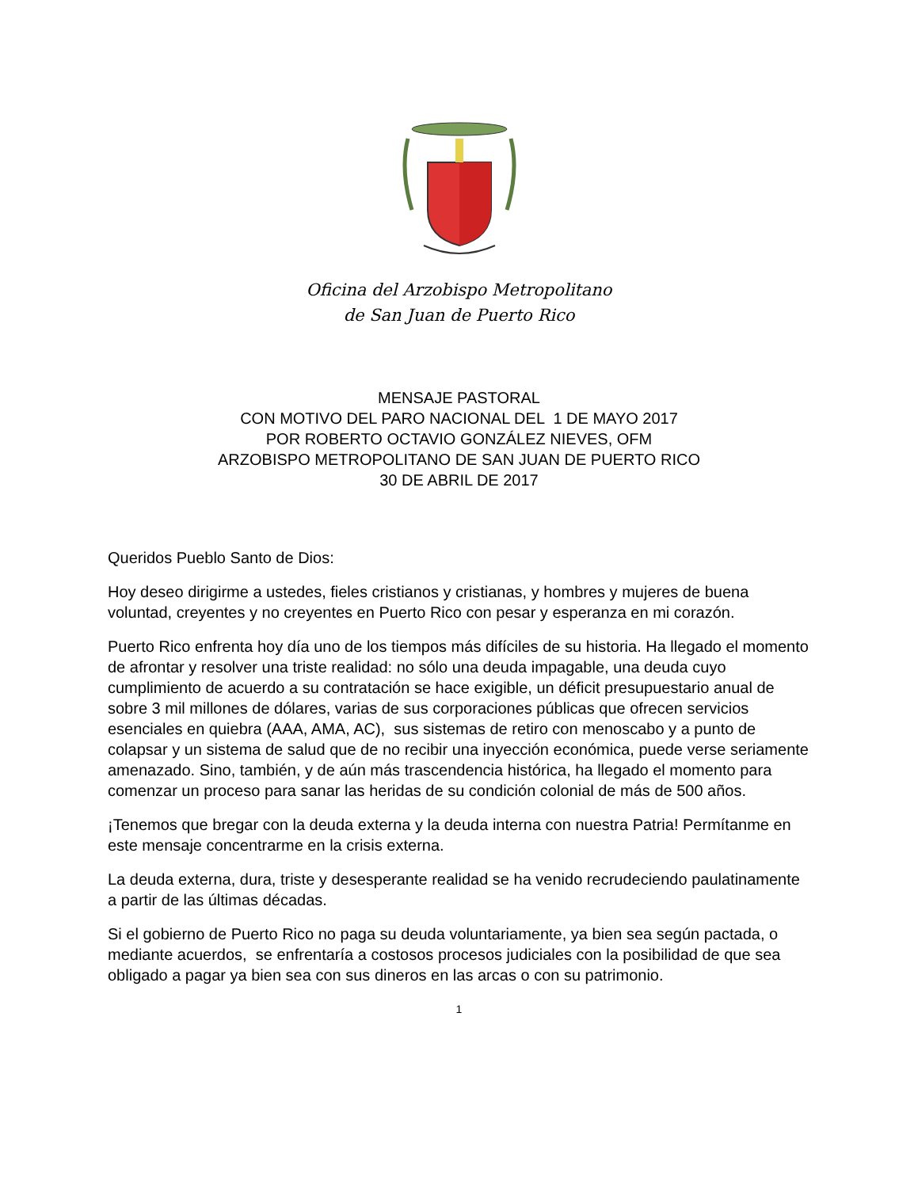Oficina del Arzobispo Metropolitano
de San Juan de Puerto Rico
MENSAJE PASTORAL
CON MOTIVO DEL PARO NACIONAL DEL 1 DE MAYO 2017
POR ROBERTO OCTAVIO GONZÁLEZ NIEVES, OFM
ARZOBISPO METROPOLITANO DE SAN JUAN DE PUERTO RICO
30 DE ABRIL DE 2017
Queridos Pueblo Santo de Dios:
Hoy deseo dirigirme a ustedes, fieles cristianos y cristianas, y hombres y mujeres de buena voluntad, creyentes y no creyentes en Puerto Rico con pesar y esperanza en mi corazón.
Puerto Rico enfrenta hoy día uno de los tiempos más difíciles de su historia. Ha llegado el momento de afrontar y resolver una triste realidad: no sólo una deuda impagable, una deuda cuyo cumplimiento de acuerdo a su contratación se hace exigible, un déficit presupuestario anual de sobre 3 mil millones de dólares, varias de sus corporaciones públicas que ofrecen servicios esenciales en quiebra (AAA, AMA, AC), sus sistemas de retiro con menoscabo y a punto de colapsar y un sistema de salud que de no recibir una inyección económica, puede verse seriamente amenazado. Sino, también, y de aún más trascendencia histórica, ha llegado el momento para comenzar un proceso para sanar las heridas de su condición colonial de más de 500 años.
¡Tenemos que bregar con la deuda externa y la deuda interna con nuestra Patria! Permítanme en este mensaje concentrarme en la crisis externa.
La deuda externa, dura, triste y desesperante realidad se ha venido recrudeciendo paulatinamente a partir de las últimas décadas.
Si el gobierno de Puerto Rico no paga su deuda voluntariamente, ya bien sea según pactada, o mediante acuerdos, se enfrentaría a costosos procesos judiciales con la posibilidad de que sea obligado a pagar ya bien sea con sus dineros en las arcas o con su patrimonio.
1